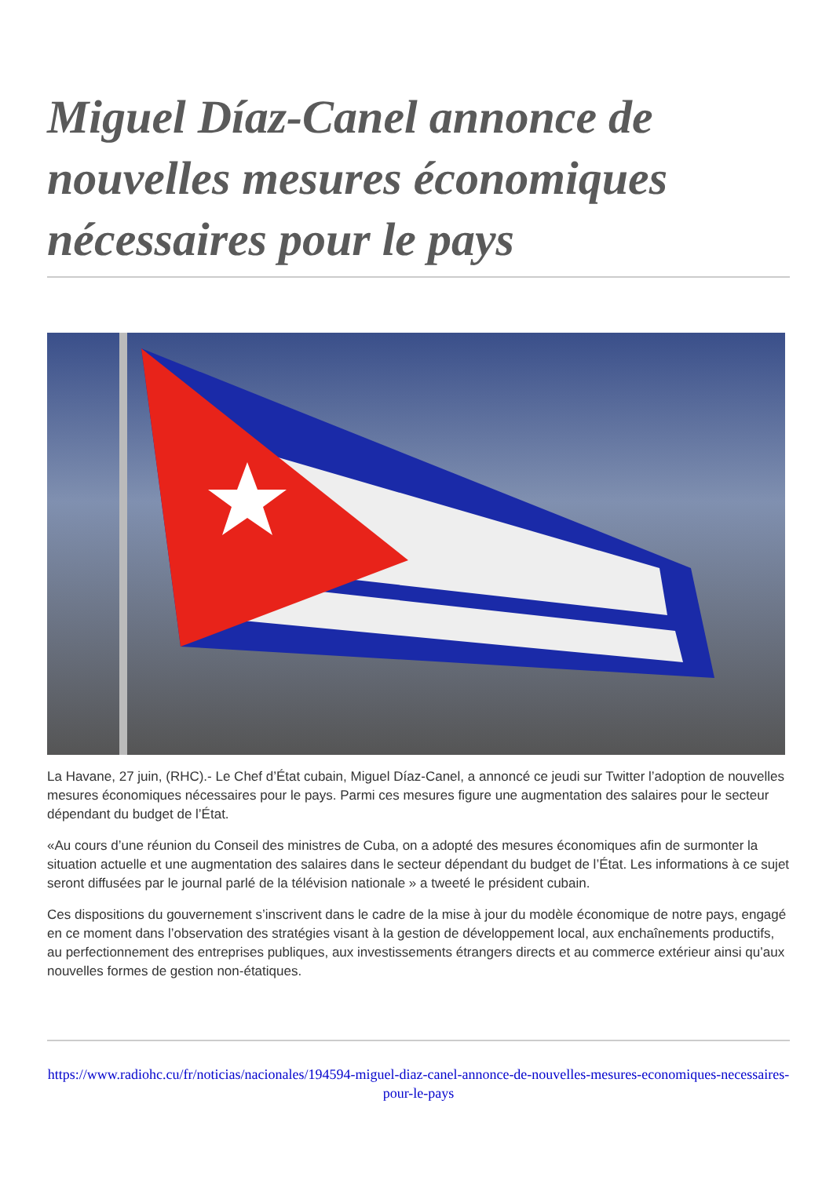Miguel Díaz-Canel annonce de nouvelles mesures économiques nécessaires pour le pays
La Havane, 27 juin, (RHC).- Le Chef d’État cubain, Miguel Díaz-Canel, a annoncé ce jeudi sur Twitter l’adoption de nouvelles mesures économiques nécessaires pour le pays. Parmi ces mesures figure une augmentation des salaires pour le secteur dépendant du budget de l’État.
«Au cours d’une réunion du Conseil des ministres de Cuba, on a adopté des mesures économiques afin de surmonter la situation actuelle et une augmentation des salaires dans le secteur dépendant du budget de l’État. Les informations à ce sujet seront diffusées par le journal parlé de la télévision nationale » a tweeté le président cubain.
Ces dispositions du gouvernement s’inscrivent dans le cadre de la mise à jour du modèle économique de notre pays, engagé en ce moment dans l’observation des stratégies visant à la gestion de développement local, aux enchaînements productifs, au perfectionnement des entreprises publiques, aux investissements étrangers directs et au commerce extérieur ainsi qu’aux nouvelles formes de gestion non-étatiques.
https://www.radiohc.cu/fr/noticias/nacionales/194594-miguel-diaz-canel-annonce-de-nouvelles-mesures-economiques-necessaires-pour-le-pays